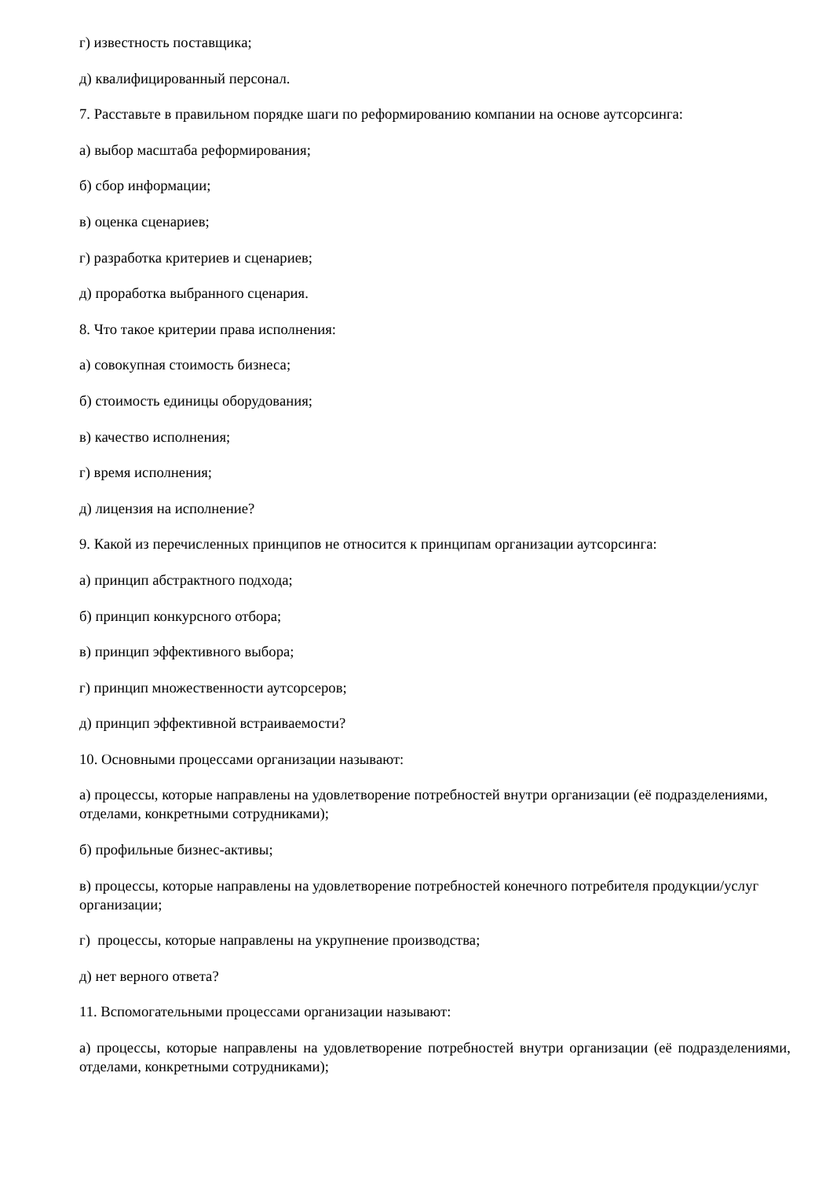г) известность поставщика;
д) квалифицированный персонал.
7. Расставьте в правильном порядке шаги по реформированию компании на основе аутсорсинга:
а) выбор масштаба реформирования;
б) сбор информации;
в) оценка сценариев;
г) разработка критериев и сценариев;
д) проработка выбранного сценария.
8. Что такое критерии права исполнения:
а) совокупная стоимость бизнеса;
б) стоимость единицы оборудования;
в) качество исполнения;
г) время исполнения;
д) лицензия на исполнение?
9. Какой из перечисленных принципов не относится к принципам организации аутсорсинга:
а) принцип абстрактного подхода;
б) принцип конкурсного отбора;
в) принцип эффективного выбора;
г) принцип множественности аутсорсеров;
д) принцип эффективной встраиваемости?
10. Основными процессами организации называют:
а) процессы, которые направлены на удовлетворение потребностей внутри организации (её подразделениями, отделами, конкретными сотрудниками);
б) профильные бизнес-активы;
в) процессы, которые направлены на удовлетворение потребностей конечного потребителя продукции/услуг организации;
г) процессы, которые направлены на укрупнение производства;
д) нет верного ответа?
11. Вспомогательными процессами организации называют:
а) процессы, которые направлены на удовлетворение потребностей внутри организации (её подразделениями, отделами, конкретными сотрудниками);